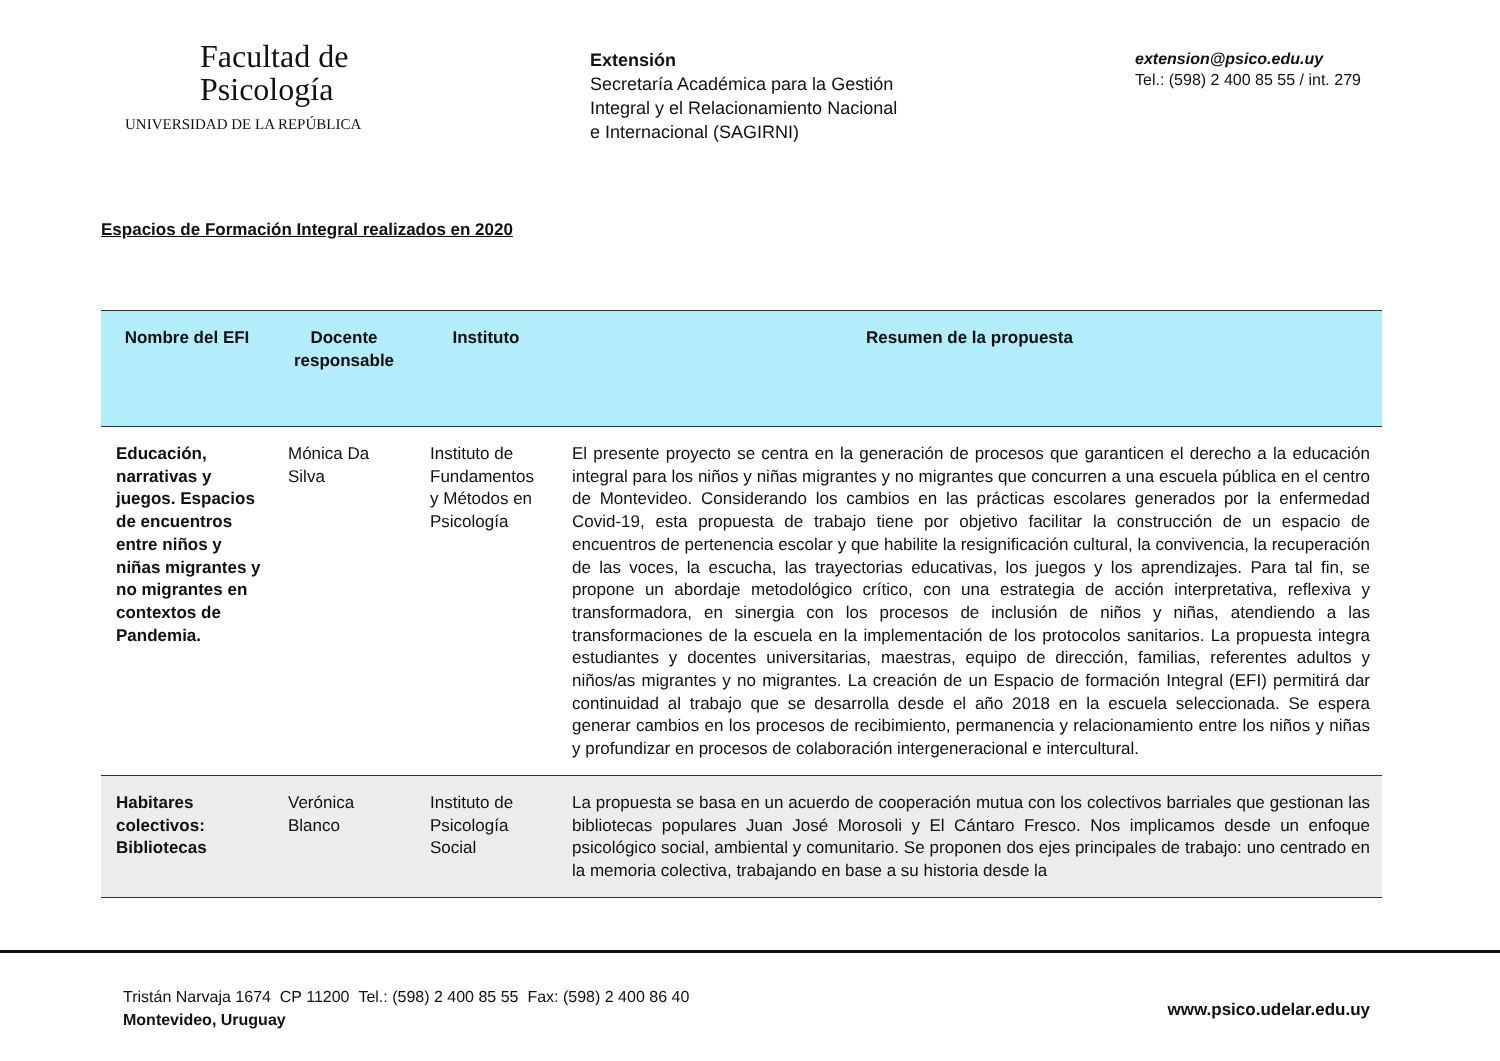Facultad de
Psicología
UNIVERSIDAD DE LA REPÚBLICA
Extensión
Secretaría Académica para la Gestión
Integral y el Relacionamiento Nacional
e Internacional (SAGIRNI)
extension@psico.edu.uy
Tel.: (598) 2 400 85 55 / int. 279
Espacios de Formación Integral realizados en 2020
| Nombre del EFI | Docente responsable | Instituto | Resumen de la propuesta |
| --- | --- | --- | --- |
| Educación, narrativas y juegos. Espacios de encuentros entre niños y niñas migrantes y no migrantes en contextos de Pandemia. | Mónica Da Silva | Instituto de Fundamentos y Métodos en Psicología | El presente proyecto se centra en la generación de procesos que garanticen el derecho a la educación integral para los niños y niñas migrantes y no migrantes que concurren a una escuela pública en el centro de Montevideo. Considerando los cambios en las prácticas escolares generados por la enfermedad Covid-19, esta propuesta de trabajo tiene por objetivo facilitar la construcción de un espacio de encuentros de pertenencia escolar y que habilite la resignificación cultural, la convivencia, la recuperación de las voces, la escucha, las trayectorias educativas, los juegos y los aprendizajes. Para tal fin, se propone un abordaje metodológico crítico, con una estrategia de acción interpretativa, reflexiva y transformadora, en sinergia con los procesos de inclusión de niños y niñas, atendiendo a las transformaciones de la escuela en la implementación de los protocolos sanitarios. La propuesta integra estudiantes y docentes universitarias, maestras, equipo de dirección, familias, referentes adultos y niños/as migrantes y no migrantes. La creación de un Espacio de formación Integral (EFI) permitirá dar continuidad al trabajo que se desarrolla desde el año 2018 en la escuela seleccionada. Se espera generar cambios en los procesos de recibimiento, permanencia y relacionamiento entre los niños y niñas y profundizar en procesos de colaboración intergeneracional e intercultural. |
| Habitares colectivos: Bibliotecas | Verónica Blanco | Instituto de Psicología Social | La propuesta se basa en un acuerdo de cooperación mutua con los colectivos barriales que gestionan las bibliotecas populares Juan José Morosoli y El Cántaro Fresco. Nos implicamos desde un enfoque psicológico social, ambiental y comunitario. Se proponen dos ejes principales de trabajo: uno centrado en la memoria colectiva, trabajando en base a su historia desde la |
Tristán Narvaja 1674 CP 11200 Tel.: (598) 2 400 85 55 Fax: (598) 2 400 86 40
Montevideo, Uruguay
www.psico.udelar.edu.uy